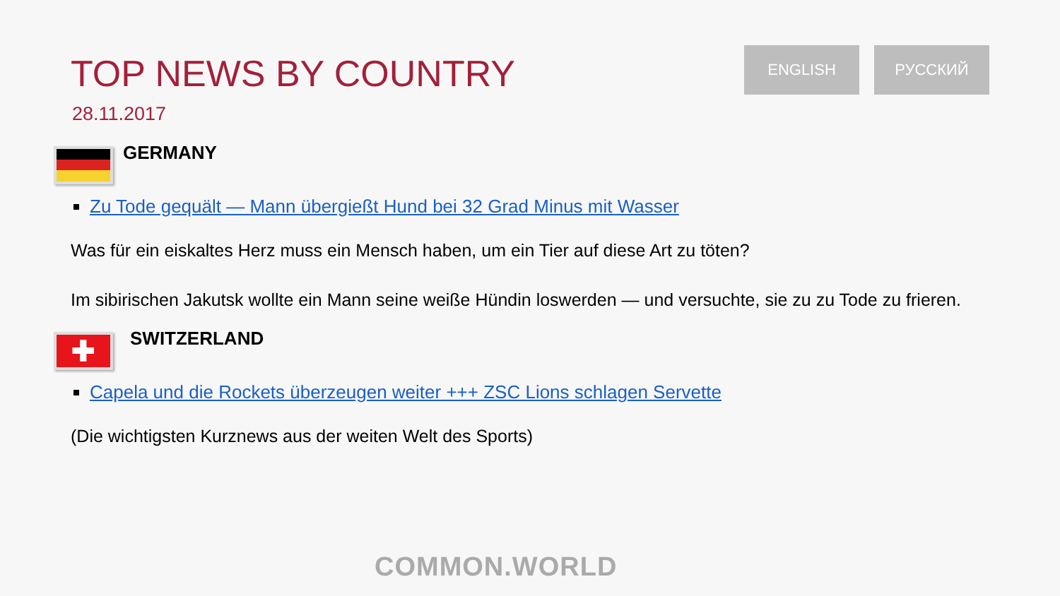TOP NEWS BY COUNTRY
28.11.2017
ENGLISH РУССКИЙ
GERMANY
Zu Tode gequält — Mann übergießt Hund bei 32 Grad Minus mit Wasser
Was für ein eiskaltes Herz muss ein Mensch haben, um ein Tier auf diese Art zu töten?
Im sibirischen Jakutsk wollte ein Mann seine weiße Hündin loswerden — und versuchte, sie zu zu Tode zu frieren.
✚
SWITZERLAND
Capela und die Rockets überzeugen weiter +++ ZSC Lions schlagen Servette
(Die wichtigsten Kurznews aus der weiten Welt des Sports)
COMMON.WORLD